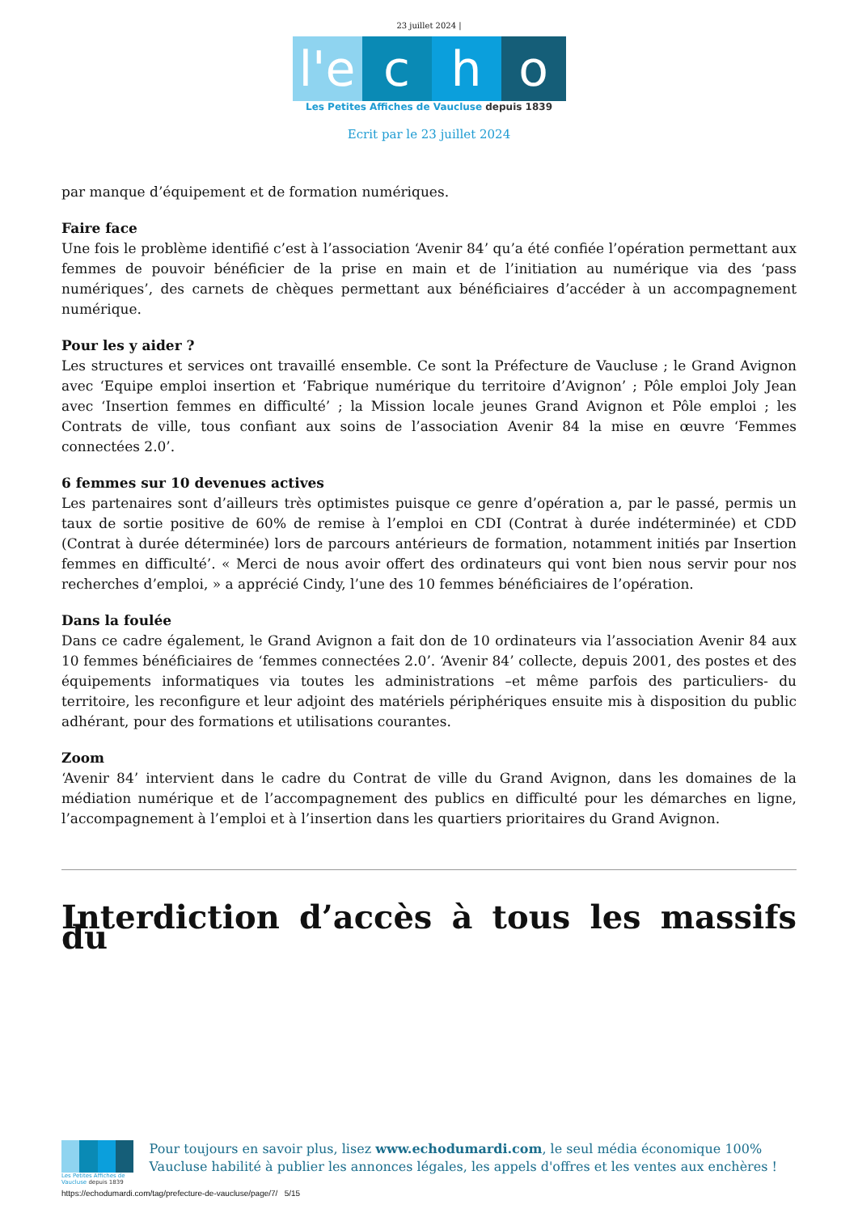23 juillet 2024 |
l'e c h o
Les Petites Affiches de Vaucluse depuis 1839
Ecrit par le 23 juillet 2024
par manque d’équipement et de formation numériques.
Faire face
Une fois le problème identifié c’est à l’association ‘Avenir 84’ qu’a été confiée l’opération permettant aux femmes de pouvoir bénéficier de la prise en main et de l’initiation au numérique via des ‘pass numériques’, des carnets de chèques permettant aux bénéficiaires d’accéder à un accompagnement numérique.
Pour les y aider ?
Les structures et services ont travaillé ensemble. Ce sont la Préfecture de Vaucluse ; le Grand Avignon avec ‘Equipe emploi insertion et ‘Fabrique numérique du territoire d’Avignon’ ; Pôle emploi Joly Jean avec ‘Insertion femmes en difficulté’ ; la Mission locale jeunes Grand Avignon et Pôle emploi ; les Contrats de ville, tous confiant aux soins de l’association Avenir 84 la mise en œuvre ‘Femmes connectées 2.0’.
6 femmes sur 10 devenues actives
Les partenaires sont d’ailleurs très optimistes puisque ce genre d’opération a, par le passé, permis un taux de sortie positive de 60% de remise à l’emploi en CDI (Contrat à durée indéterminée) et CDD (Contrat à durée déterminée) lors de parcours antérieurs de formation, notamment initiés par Insertion femmes en difficulté’. « Merci de nous avoir offert des ordinateurs qui vont bien nous servir pour nos recherches d’emploi, » a apprécié Cindy, l’une des 10 femmes bénéficiaires de l’opération.
Dans la foulée
Dans ce cadre également, le Grand Avignon a fait don de 10 ordinateurs via l’association Avenir 84 aux 10 femmes bénéficiaires de ‘femmes connectées 2.0’. ‘Avenir 84’ collecte, depuis 2001, des postes et des équipements informatiques via toutes les administrations –et même parfois des particuliers- du territoire, les reconfigure et leur adjoint des matériels périphériques ensuite mis à disposition du public adhérant, pour des formations et utilisations courantes.
Zoom
‘Avenir 84’ intervient dans le cadre du Contrat de ville du Grand Avignon, dans les domaines de la médiation numérique et de l’accompagnement des publics en difficulté pour les démarches en ligne, l’accompagnement à l’emploi et à l’insertion dans les quartiers prioritaires du Grand Avignon.
Interdiction d’accès à tous les massifs du
Les Petites Affiches de Vaucluse depuis 1839
Pour toujours en savoir plus, lisez www.echodumardi.com, le seul média économique 100% Vaucluse habilité à publier les annonces légales, les appels d'offres et les ventes aux enchères !
https://echodumardi.com/tag/prefecture-de-vaucluse/page/7/ 5/15